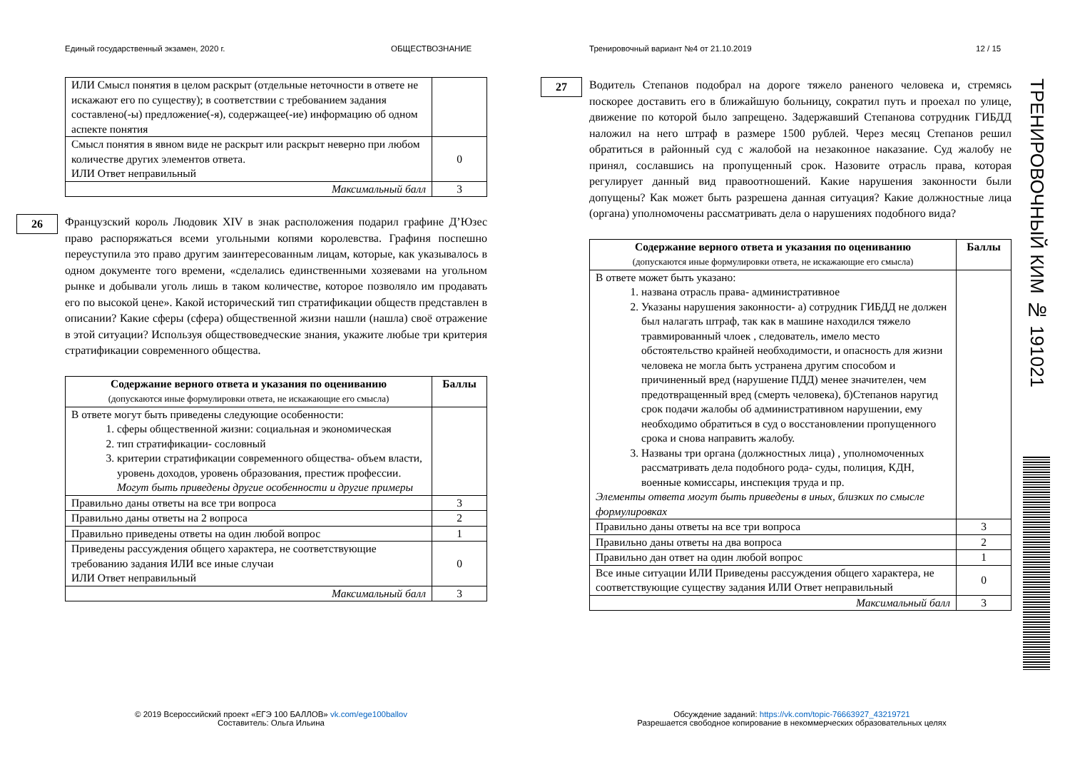Единый государственный экзамен, 2020 г.
ОБЩЕСТВОЗНАНИЕ
Тренировочный вариант №4 от 21.10.2019
12 / 15
| ИЛИ Смысл понятия в целом раскрыт (отдельные неточности в ответе не искажают его по существу); в соответствии с требованием задания составлено(-ы) предложение(-я), содержащее(-ие) информацию об одном аспекте понятия | |
| Смысл понятия в явном виде не раскрыт или раскрыт неверно при любом количестве других элементов ответа. ИЛИ Ответ неправильный | 0 |
| Максимальный балл | 3 |
26
Французский король Людовик XIV в знак расположения подарил графине Д’Юзес право распоряжаться всеми угольными копями королевства. Графиня поспешно переуступила это право другим заинтересованным лицам, которые, как указывалось в одном документе того времени, «сделались единственными хозяевами на угольном рынке и добывали уголь лишь в таком количестве, которое позволяло им продавать его по высокой цене». Какой исторический тип стратификации обществ представлен в описании? Какие сферы (сфера) общественной жизни нашли (нашла) своё отражение в этой ситуации? Используя обществоведческие знания, укажите любые три критерия стратификации современного общества.
| Содержание верного ответа и указания по оцениванию (допускаются иные формулировки ответа, не искажающие его смысла) | Баллы |
| --- | --- |
| В ответе могут быть приведены следующие особенности: 1. сферы общественной жизни: социальная и экономическая 2. тип стратификации- сословный 3. критерии стратификации современного общества- объем власти, уровень доходов, уровень образования, престиж профессии. Могут быть приведены другие особенности и другие примеры | |
| Правильно даны ответы на все три вопроса | 3 |
| Правильно даны ответы на 2 вопроса | 2 |
| Правильно приведены ответы на один любой вопрос | 1 |
| Приведены рассуждения общего характера, не соответствующие требованию задания ИЛИ все иные случаи ИЛИ Ответ неправильный | 0 |
| Максимальный балл | 3 |
27
Водитель Степанов подобрал на дороге тяжело раненого человека и, стремясь поскорее доставить его в ближайшую больницу, сократил путь и проехал по улице, движение по которой было запрещено. Задержавший Степанова сотрудник ГИБДД наложил на него штраф в размере 1500 рублей. Через месяц Степанов решил обратиться в районный суд с жалобой на незаконное наказание. Суд жалобу не принял, сославшись на пропущенный срок. Назовите отрасль права, которая регулирует данный вид правоотношений. Какие нарушения законности были допущены? Как может быть разрешена данная ситуация? Какие должностные лица (органа) уполномочены рассматривать дела о нарушениях подобного вида?
| Содержание верного ответа и указания по оцениванию (допускаются иные формулировки ответа, не искажающие его смысла) | Баллы |
| --- | --- |
| В ответе может быть указано: 1. названа отрасль права- административное 2. Указаны нарушения законности- а) сотрудник ГИБДД не должен был налагать штраф, так как в машине находился тяжело травмированный члоек , следователь, имело место обстоятельство крайней необходимости, и опасность для жизни человека не могла быть устранена другим способом и причиненный вред (нарушение ПДД) менее значителен, чем предотвращенный вред (смерть человека), б)Степанов наругид срок подачи жалобы об административном нарушении, ему необходимо обратиться в суд о восстановлении пропущенного срока и снова направить жалобу. 3. Названы три органа (должностных лица) , уполномоченных рассматривать дела подобного рода- суды, полиция, КДН, военные комиссары, инспекция труда и пр. Элементы ответа могут быть приведены в иных, близких по смысле формулировках | |
| Правильно даны ответы на все три вопроса | 3 |
| Правильно даны ответы на два вопроса | 2 |
| Правильно дан ответ на один любой вопрос | 1 |
| Все иные ситуации ИЛИ Приведены рассуждения общего характера, не соответствующие существу задания ИЛИ Ответ неправильный | 0 |
| Максимальный балл | 3 |
ТРЕНИРОВОЧНЫЙ КИМ № 191021
© 2019 Всероссийский проект «ЕГЭ 100 БАЛЛОВ» vk.com/ege100ballov
Составитель: Ольга Ильина
Обсуждение заданий: https://vk.com/topic-76663927_43219721
Разрешается свободное копирование в некоммерческих образовательных целях